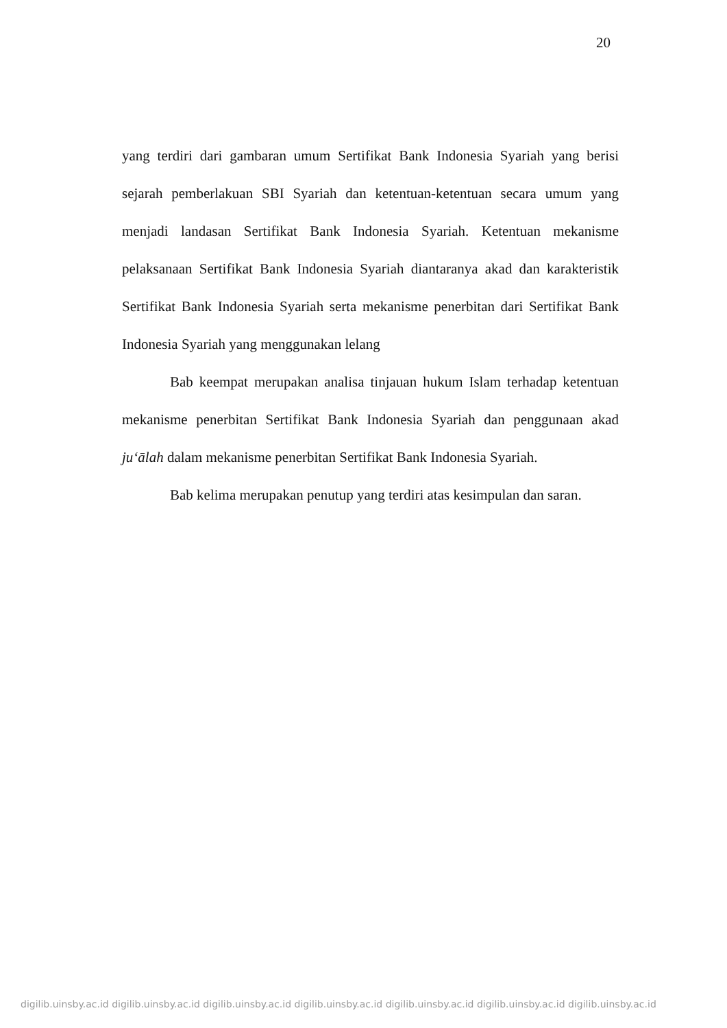20
yang terdiri dari gambaran umum Sertifikat Bank Indonesia Syariah yang berisi sejarah pemberlakuan SBI Syariah dan ketentuan-ketentuan secara umum yang menjadi landasan Sertifikat Bank Indonesia Syariah. Ketentuan mekanisme pelaksanaan Sertifikat Bank Indonesia Syariah diantaranya akad dan karakteristik Sertifikat Bank Indonesia Syariah serta mekanisme penerbitan dari Sertifikat Bank Indonesia Syariah yang menggunakan lelang
Bab keempat merupakan analisa tinjauan hukum Islam terhadap ketentuan mekanisme penerbitan Sertifikat Bank Indonesia Syariah dan penggunaan akad ju‘ālah dalam mekanisme penerbitan Sertifikat Bank Indonesia Syariah.
Bab kelima merupakan penutup yang terdiri atas kesimpulan dan saran.
digilib.uinsby.ac.id digilib.uinsby.ac.id digilib.uinsby.ac.id digilib.uinsby.ac.id digilib.uinsby.ac.id digilib.uinsby.ac.id digilib.uinsby.ac.id